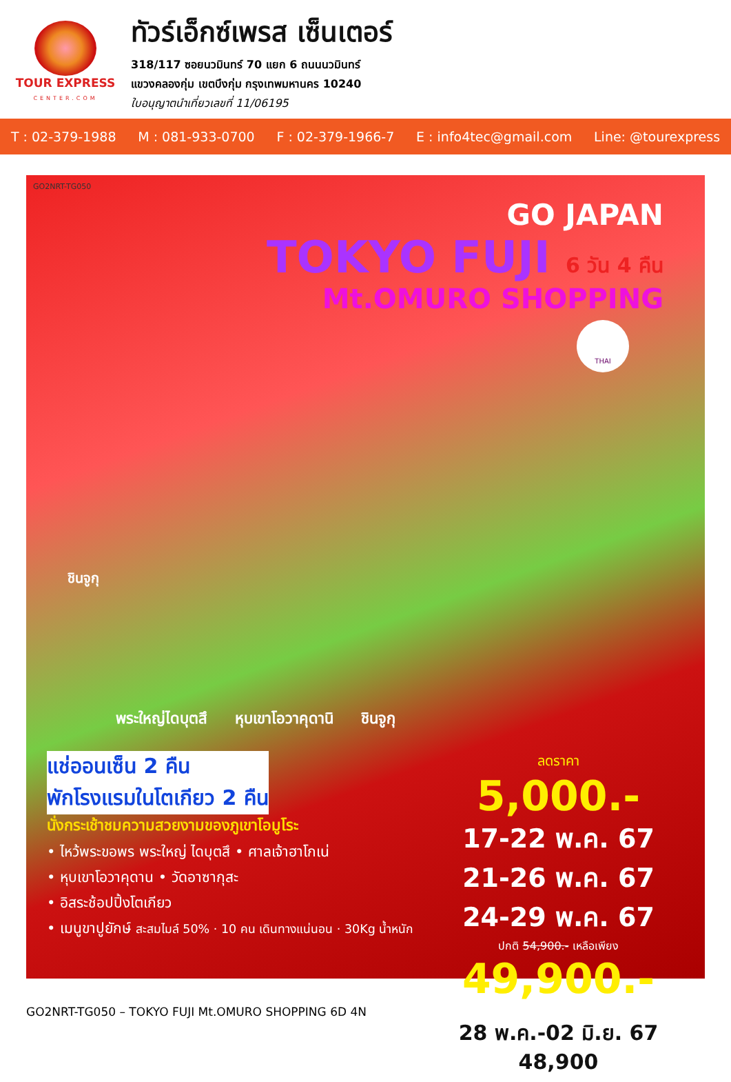TOUR EXPRESS
CENTER.COM
ทัวร์เอ็กซ์เพรส เซ็นเตอร์
318/117 ซอยนวมินทร์ 70 แยก 6 ถนนนวมินทร์
แขวงคลองกุ่ม เขตบึงกุ่ม กรุงเทพมหานคร 10240
ใบอนุญาตนำเที่ยวเลขที่ 11/06195
T : 02-379-1988 M : 081-933-0700 F : 02-379-1966-7 E : info4tec@gmail.com Line: @tourexpress
GO2NRT-TG050
GO JAPAN
TOKYO FUJI 6 วัน 4 คืน
Mt.OMURO SHOPPING
THAI
ชินจูกุ
พระใหญ่ไดบุตสึ หุบเขาโอวาคุดานิ ชินจูกุ
แช่ออนเซ็น 2 คืน
พักโรงแรมในโตเกียว 2 คืน
นั่งกระเช้าชมความสวยงามของภูเขาโอมูโระ
• ไหว้พระขอพร พระใหญ่ ไดบุตสึ • ศาลเจ้าฮาโกเน่
• หุบเขาโอวาคุดาน • วัดอาซากุสะ
• อิสระช้อปปิ้งโตเกียว
• เมนูขาปูยักษ์ สะสมไมล์ 50% · 10 คน เดินทางแน่นอน · 30Kg น้ำหนัก
ลดราคา
5,000.-
17-22 พ.ค. 67
21-26 พ.ค. 67
24-29 พ.ค. 67
ปกติ 54,900.- เหลือเพียง
49,900.-
28 พ.ค.-02 มิ.ย. 67 48,900
GO2NRT-TG050 – TOKYO FUJI Mt.OMURO SHOPPING 6D 4N